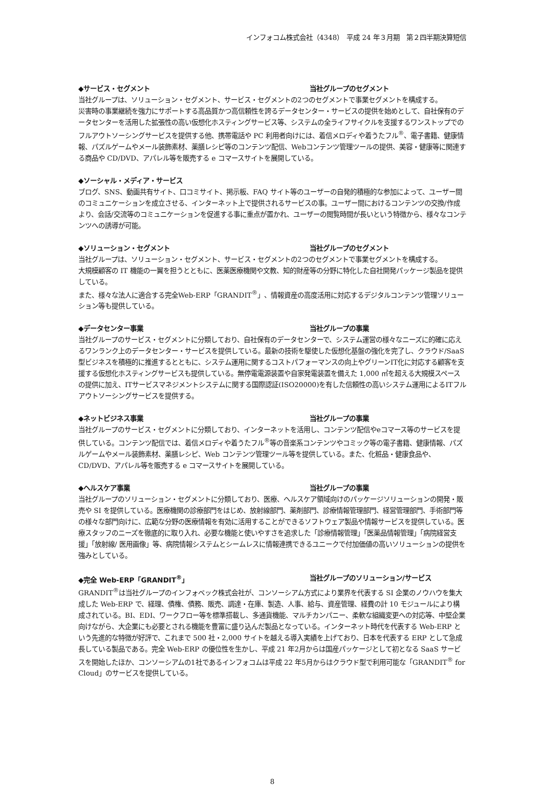インフォコム株式会社（4348）　平成 24 年３月期　第２四半期決算短信
◆サービス・セグメント 当社グループのセグメント
当社グループは、ソリューション・セグメント、サービス・セグメントの2つのセグメントで事業セグメントを構成する。
災害時の事業継続を強力にサポートする高品質かつ高信頼性を誇るデータセンター・サービスの提供を始めとして、自社保有のデータセンターを活用した拡張性の高い仮想化ホスティングサービス等、システムの全ライフサイクルを支援するワンストップでのフルアウトソーシングサービスを提供する他、携帯電話や PC 利用者向けには、着信メロディや着うたフル<sup>®</sup>、電子書籍、健康情報、パズルゲームやメール装飾素材、薬膳レシピ等のコンテンツ配信、Webコンテンツ管理ツールの提供、美容・健康等に関連する商品や CD/DVD、アパレル等を販売する e コマースサイトを展開している。
◆ソーシャル・メディア・サービス
ブログ、SNS、動画共有サイト、口コミサイト、掲示板、FAQ サイト等のユーザーの自発的積極的な参加によって、ユーザー間のコミュニケーションを成立させる、インターネット上で提供されるサービスの事。ユーザー間におけるコンテンツの交換/作成より、会話/交流等のコミュニケーションを促進する事に重点が置かれ、ユーザーの閲覧時間が長いという特徴から、様々なコンテンツへの誘導が可能。
◆ソリューション・セグメント 当社グループのセグメント
当社グループは、ソリューション・セグメント、サービス・セグメントの2つのセグメントで事業セグメントを構成する。
大規模顧客の IT 機能の一翼を担うとともに、医薬医療機関や文教、知的財産等の分野に特化した自社開発パッケージ製品を提供している。
また、様々な法人に適合する完全Web-ERP「GRANDIT<sup>®</sup>」、情報資産の高度活用に対応するデジタルコンテンツ管理ソリューション等も提供している。
◆データセンター事業 当社グループの事業
当社グループのサービス・セグメントに分類しており、自社保有のデータセンターで、システム運営の様々なニーズに的確に応えるワンランク上のデータセンター・サービスを提供している。最新の技術を駆使した仮想化基盤の強化を完了し、クラウド/SaaS 型ビジネスを積極的に推進するとともに、システム運用に関するコストパフォーマンスの向上やグリーンIT化に対応する顧客を支援する仮想化ホスティングサービスも提供している。無停電電源装置や自家発電装置を備えた 1,000 ㎡を超える大規模スペースの提供に加え、ITサービスマネジメントシステムに関する国際認証(ISO20000)を有した信頼性の高いシステム運用によるITフルアウトソーシングサービスを提供する。
◆ネットビジネス事業 当社グループの事業
当社グループのサービス・セグメントに分類しており、インターネットを活用し、コンテンツ配信やeコマース等のサービスを提供している。コンテンツ配信では、着信メロディや着うたフル<sup>®</sup>等の音楽系コンテンツやコミック等の電子書籍、健康情報、パズルゲームやメール装飾素材、薬膳レシピ、Web コンテンツ管理ツール等を提供している。また、化粧品・健康食品や、CD/DVD、アパレル等を販売する e コマースサイトを展開している。
◆ヘルスケア事業 当社グループの事業
当社グループのソリューション・セグメントに分類しており、医療、ヘルスケア領域向けのパッケージソリューションの開発・販売や SI を提供している。医療機関の診療部門をはじめ、放射線部門、薬剤部門、診療情報管理部門、経営管理部門、手術部門等の様々な部門向けに、広範な分野の医療情報を有効に活用することができるソフトウェア製品や情報サービスを提供している。医療スタッフのニーズを徹底的に取り入れ、必要な機能と使いやすさを追求した「診療情報管理」「医薬品情報管理」「病院経営支援」「放射線/ 医用画像」等、病院情報システムとシームレスに情報連携できるユニークで付加価値の高いソリューションの提供を強みとしている。
◆完全 Web-ERP「GRANDIT<sup>®</sup>」 当社グループのソリューション/サービス
GRANDIT<sup>®</sup>は当社グループのインフォベック株式会社が、コンソーシアム方式により業界を代表する SI 企業のノウハウを集大成した Web-ERP で、経理、債権、債務、販売、調達・在庫、製造、人事、給与、資産管理、経費の計 10 モジュールにより構成されている。BI、EDI、ワークフロー等を標準搭載し、多通貨機能、マルチカンパニー、柔軟な組織変更への対応等、中堅企業向けながら、大企業にも必要とされる機能を豊富に盛り込んだ製品となっている。インターネット時代を代表する Web-ERP という先進的な特徴が好評で、これまで 500 社・2,000 サイトを越える導入実績を上げており、日本を代表する ERP として急成長している製品である。完全 Web-ERP の優位性を生かし、平成 21 年2月からは国産パッケージとして初となる SaaS サービスを開始したほか、コンソーシアムの1社であるインフォコムは平成 22 年5月からはクラウド型で利用可能な「GRANDIT<sup>®</sup> for Cloud」のサービスを提供している。
8